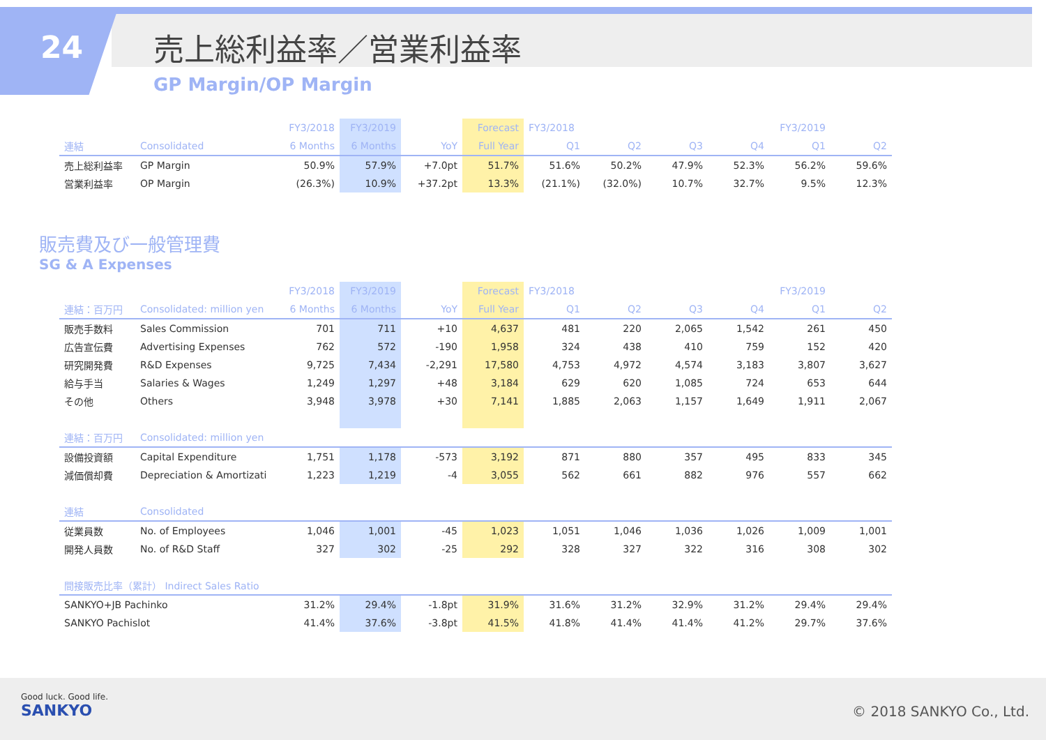24 売上総利益率／営業利益率
GP Margin/OP Margin
| | | FY3/2018 | FY3/2019 | | Forecast | FY3/2018 | | | | FY3/2019 | |
| --- | --- | --- | --- | --- | --- | --- | --- | --- | --- | --- | --- |
| 連結 | Consolidated | 6 Months | 6 Months | YoY | Full Year | Q1 | Q2 | Q3 | Q4 | Q1 | Q2 |
| 売上総利益率 | GP Margin | 50.9% | 57.9% | +7.0pt | 51.7% | 51.6% | 50.2% | 47.9% | 52.3% | 56.2% | 59.6% |
| 営業利益率 | OP Margin | (26.3%) | 10.9% | +37.2pt | 13.3% | (21.1%) | (32.0%) | 10.7% | 32.7% | 9.5% | 12.3% |
販売費及び一般管理費
SG & A Expenses
| | | FY3/2018 | FY3/2019 | | Forecast | FY3/2018 | | | | FY3/2019 | |
| --- | --- | --- | --- | --- | --- | --- | --- | --- | --- | --- | --- |
| 連結：百万円 | Consolidated: million yen | 6 Months | 6 Months | YoY | Full Year | Q1 | Q2 | Q3 | Q4 | Q1 | Q2 |
| 販売手数料 | Sales Commission | 701 | 711 | +10 | 4,637 | 481 | 220 | 2,065 | 1,542 | 261 | 450 |
| 広告宣伝費 | Advertising Expenses | 762 | 572 | -190 | 1,958 | 324 | 438 | 410 | 759 | 152 | 420 |
| 研究開発費 | R&D Expenses | 9,725 | 7,434 | -2,291 | 17,580 | 4,753 | 4,972 | 4,574 | 3,183 | 3,807 | 3,627 |
| 給与手当 | Salaries & Wages | 1,249 | 1,297 | +48 | 3,184 | 629 | 620 | 1,085 | 724 | 653 | 644 |
| その他 | Others | 3,948 | 3,978 | +30 | 7,141 | 1,885 | 2,063 | 1,157 | 1,649 | 1,911 | 2,067 |
| 連結：百万円 | Consolidated: million yen | | | | | | | | | | |
| 設備投資額 | Capital Expenditure | 1,751 | 1,178 | -573 | 3,192 | 871 | 880 | 357 | 495 | 833 | 345 |
| 減価償却費 | Depreciation & Amortizati | 1,223 | 1,219 | -4 | 3,055 | 562 | 661 | 882 | 976 | 557 | 662 |
| 連結 | Consolidated | | | | | | | | | | |
| 従業員数 | No. of Employees | 1,046 | 1,001 | -45 | 1,023 | 1,051 | 1,046 | 1,036 | 1,026 | 1,009 | 1,001 |
| 開発人員数 | No. of R&D Staff | 327 | 302 | -25 | 292 | 328 | 327 | 322 | 316 | 308 | 302 |
| 間接販売比率（累計） Indirect Sales Ratio | | | | | | | | | | | |
| SANKYO+JB Pachinko | | 31.2% | 29.4% | -1.8pt | 31.9% | 31.6% | 31.2% | 32.9% | 31.2% | 29.4% | 29.4% |
| SANKYO Pachislot | | 41.4% | 37.6% | -3.8pt | 41.5% | 41.8% | 41.4% | 41.4% | 41.2% | 29.7% | 37.6% |
Good luck. Good life.
SANKYO
© 2018 SANKYO Co., Ltd.